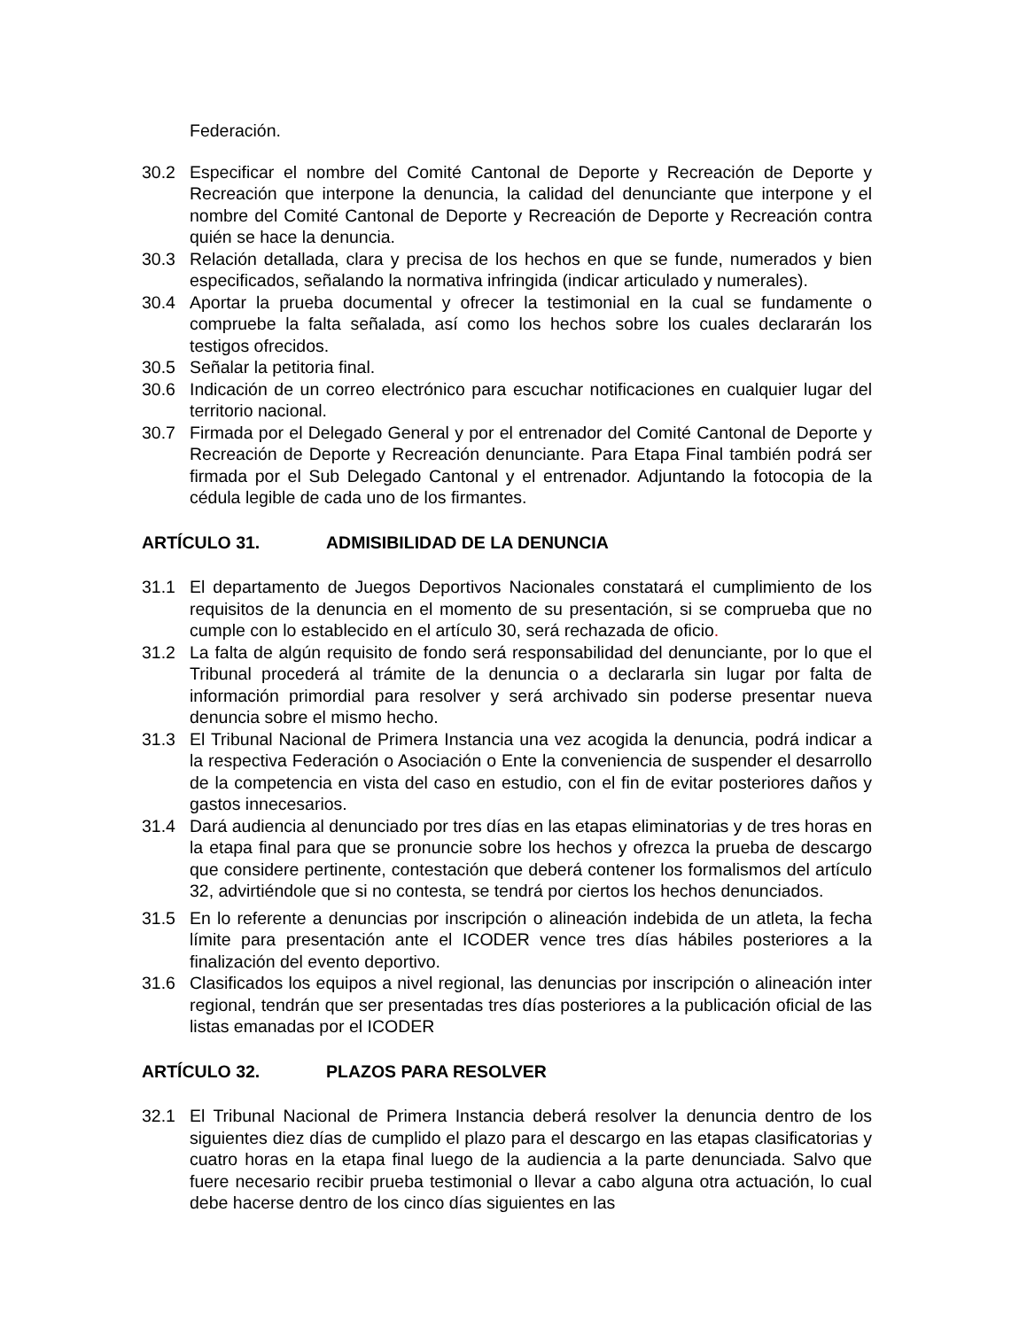Federación.
30.2 Especificar el nombre del Comité Cantonal de Deporte y Recreación de Deporte y Recreación que interpone la denuncia, la calidad del denunciante que interpone y el nombre del Comité Cantonal de Deporte y Recreación de Deporte y Recreación contra quién se hace la denuncia.
30.3 Relación detallada, clara y precisa de los hechos en que se funde, numerados y bien especificados, señalando la normativa infringida (indicar articulado y numerales).
30.4 Aportar la prueba documental y ofrecer la testimonial en la cual se fundamente o compruebe la falta señalada, así como los hechos sobre los cuales declararán los testigos ofrecidos.
30.5 Señalar la petitoria final.
30.6 Indicación de un correo electrónico para escuchar notificaciones en cualquier lugar del territorio nacional.
30.7 Firmada por el Delegado General y por el entrenador del Comité Cantonal de Deporte y Recreación de Deporte y Recreación denunciante. Para Etapa Final también podrá ser firmada por el Sub Delegado Cantonal y el entrenador. Adjuntando la fotocopia de la cédula legible de cada uno de los firmantes.
ARTÍCULO 31. ADMISIBILIDAD DE LA DENUNCIA
31.1 El departamento de Juegos Deportivos Nacionales constatará el cumplimiento de los requisitos de la denuncia en el momento de su presentación, si se comprueba que no cumple con lo establecido en el artículo 30, será rechazada de oficio.
31.2 La falta de algún requisito de fondo será responsabilidad del denunciante, por lo que el Tribunal procederá al trámite de la denuncia o a declararla sin lugar por falta de información primordial para resolver y será archivado sin poderse presentar nueva denuncia sobre el mismo hecho.
31.3 El Tribunal Nacional de Primera Instancia una vez acogida la denuncia, podrá indicar a la respectiva Federación o Asociación o Ente la conveniencia de suspender el desarrollo de la competencia en vista del caso en estudio, con el fin de evitar posteriores daños y gastos innecesarios.
31.4 Dará audiencia al denunciado por tres días en las etapas eliminatorias y de tres horas en la etapa final para que se pronuncie sobre los hechos y ofrezca la prueba de descargo que considere pertinente, contestación que deberá contener los formalismos del artículo 32, advirtiéndole que si no contesta, se tendrá por ciertos los hechos denunciados.
31.5 En lo referente a denuncias por inscripción o alineación indebida de un atleta, la fecha límite para presentación ante el ICODER vence tres días hábiles posteriores a la finalización del evento deportivo.
31.6 Clasificados los equipos a nivel regional, las denuncias por inscripción o alineación inter regional, tendrán que ser presentadas tres días posteriores a la publicación oficial de las listas emanadas por el ICODER
ARTÍCULO 32. PLAZOS PARA RESOLVER
32.1 El Tribunal Nacional de Primera Instancia deberá resolver la denuncia dentro de los siguientes diez días de cumplido el plazo para el descargo en las etapas clasificatorias y cuatro horas en la etapa final luego de la audiencia a la parte denunciada. Salvo que fuere necesario recibir prueba testimonial o llevar a cabo alguna otra actuación, lo cual debe hacerse dentro de los cinco días siguientes en las